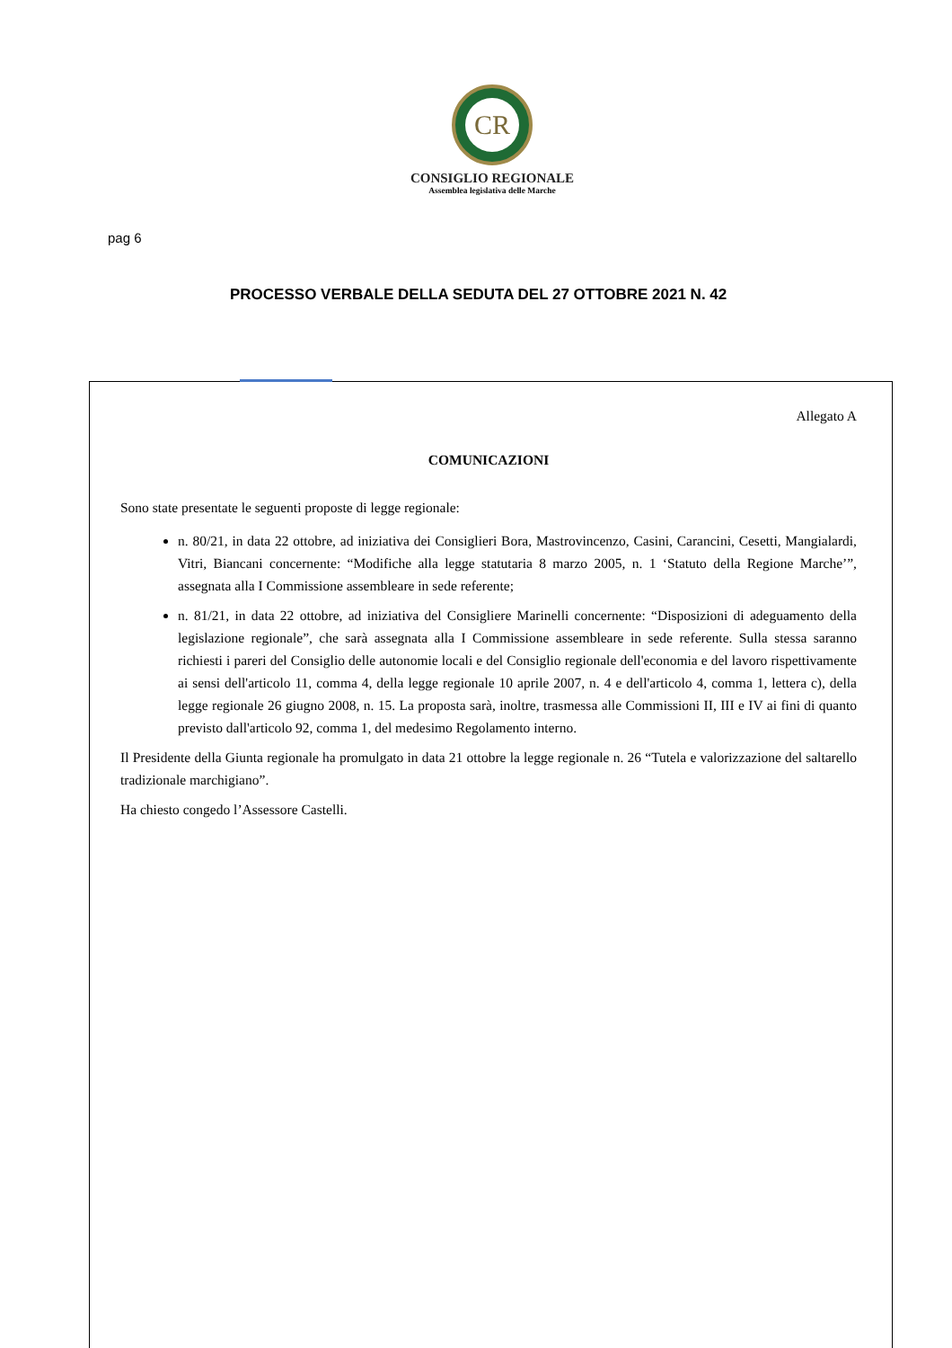CR
CONSIGLIO REGIONALE
Assemblea legislativa delle Marche
pag 6
PROCESSO VERBALE DELLA SEDUTA DEL 27 OTTOBRE 2021 N. 42
Allegato A
COMUNICAZIONI
Sono state presentate le seguenti proposte di legge regionale:
n. 80/21, in data 22 ottobre, ad iniziativa dei Consiglieri Bora, Mastrovincenzo, Casini, Carancini, Cesetti, Mangialardi, Vitri, Biancani concernente: “Modifiche alla legge statutaria 8 marzo 2005, n. 1 ‘Statuto della Regione Marche’”, assegnata alla I Commissione assembleare in sede referente;
n. 81/21, in data 22 ottobre, ad iniziativa del Consigliere Marinelli concernente: “Disposizioni di adeguamento della legislazione regionale”, che sarà assegnata alla I Commissione assembleare in sede referente. Sulla stessa saranno richiesti i pareri del Consiglio delle autonomie locali e del Consiglio regionale dell'economia e del lavoro rispettivamente ai sensi dell'articolo 11, comma 4, della legge regionale 10 aprile 2007, n. 4 e dell'articolo 4, comma 1, lettera c), della legge regionale 26 giugno 2008, n. 15. La proposta sarà, inoltre, trasmessa alle Commissioni II, III e IV ai fini di quanto previsto dall'articolo 92, comma 1, del medesimo Regolamento interno.
Il Presidente della Giunta regionale ha promulgato in data 21 ottobre la legge regionale n. 26 “Tutela e valorizzazione del saltarello tradizionale marchigiano”.
Ha chiesto congedo l’Assessore Castelli.